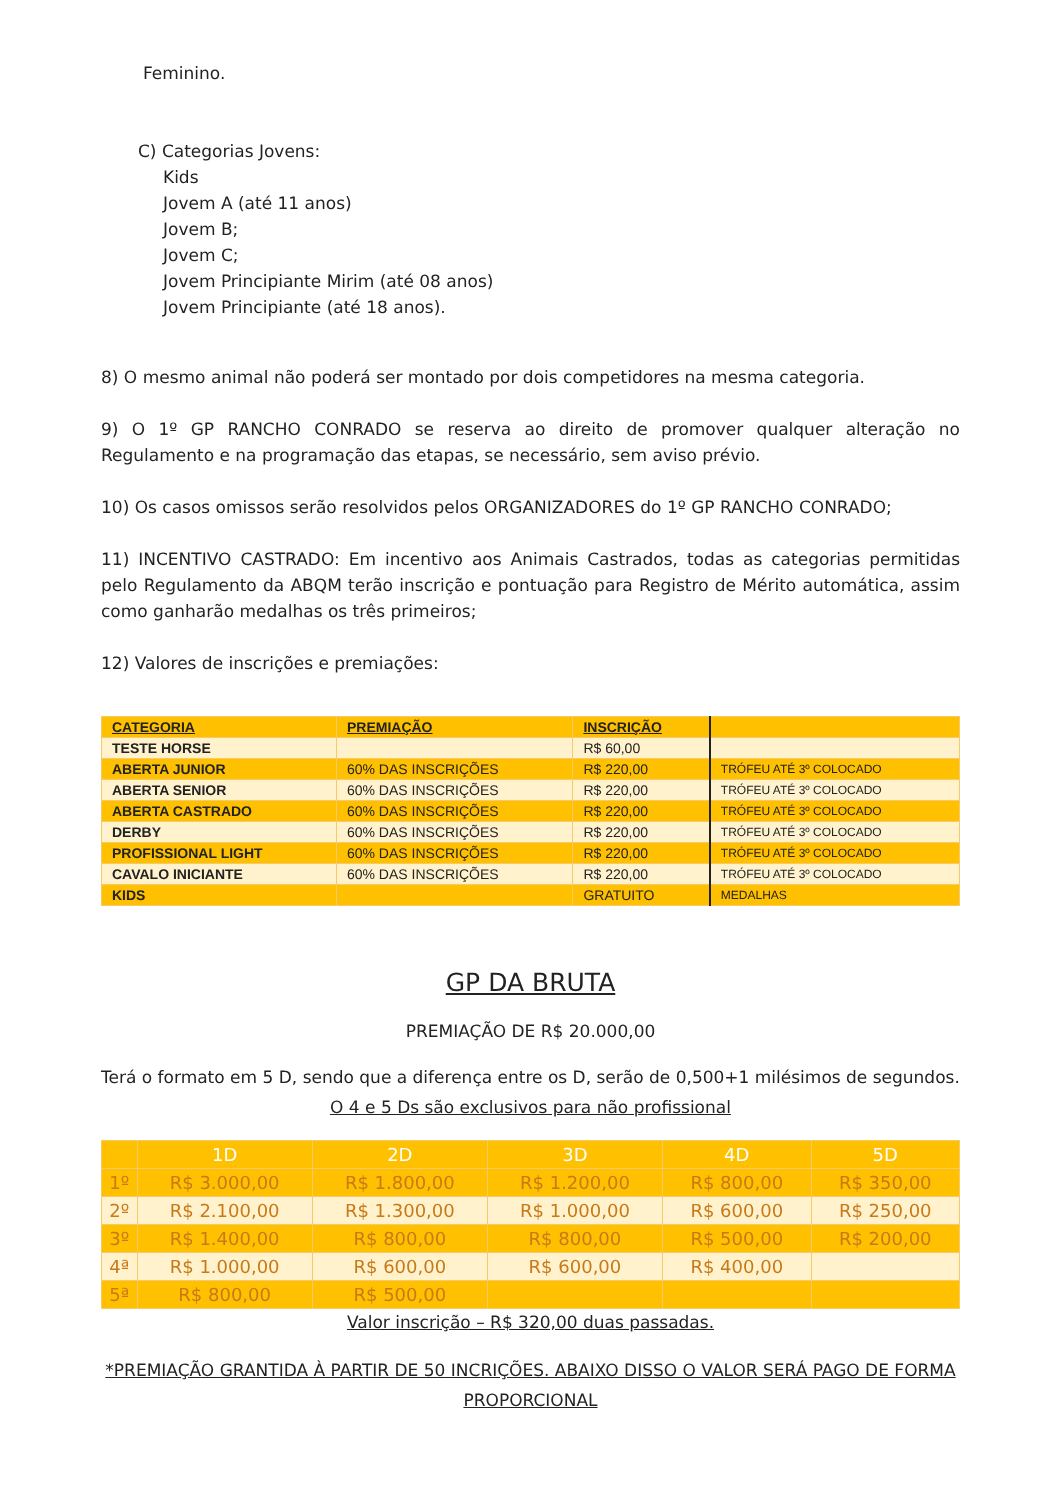Feminino.
C) Categorias Jovens:
Kids
Jovem A (até 11 anos)
Jovem B;
Jovem C;
Jovem Principiante Mirim (até 08 anos)
Jovem Principiante (até 18 anos).
8) O mesmo animal não poderá ser montado por dois competidores na mesma categoria.
9) O 1º GP RANCHO CONRADO se reserva ao direito de promover qualquer alteração no Regulamento e na programação das etapas, se necessário, sem aviso prévio.
10) Os casos omissos serão resolvidos pelos ORGANIZADORES do 1º GP RANCHO CONRADO;
11) INCENTIVO CASTRADO: Em incentivo aos Animais Castrados, todas as categorias permitidas pelo Regulamento da ABQM terão inscrição e pontuação para Registro de Mérito automática, assim como ganharão medalhas os três primeiros;
12) Valores de inscrições e premiações:
| CATEGORIA | PREMIAÇÃO | INSCRIÇÃO | |
| TESTE HORSE | | R$ 60,00 | |
| ABERTA JUNIOR | 60% DAS INSCRIÇÕES | R$ 220,00 | TRÓFEU ATÉ 3º COLOCADO |
| ABERTA SENIOR | 60% DAS INSCRIÇÕES | R$ 220,00 | TRÓFEU ATÉ 3º COLOCADO |
| ABERTA CASTRADO | 60% DAS INSCRIÇÕES | R$ 220,00 | TRÓFEU ATÉ 3º COLOCADO |
| DERBY | 60% DAS INSCRIÇÕES | R$ 220,00 | TRÓFEU ATÉ 3º COLOCADO |
| PROFISSIONAL LIGHT | 60% DAS INSCRIÇÕES | R$ 220,00 | TRÓFEU ATÉ 3º COLOCADO |
| CAVALO INICIANTE | 60% DAS INSCRIÇÕES | R$ 220,00 | TRÓFEU ATÉ 3º COLOCADO |
| KIDS | | GRATUITO | MEDALHAS |
GP DA BRUTA
PREMIAÇÃO DE R$ 20.000,00
Terá o formato em 5 D, sendo que a diferença entre os D, serão de 0,500+1 milésimos de segundos.
O 4 e 5 Ds são exclusivos para não profissional
| | 1D | 2D | 3D | 4D | 5D |
| --- | --- | --- | --- | --- | --- |
| 1º | R$ 3.000,00 | R$ 1.800,00 | R$ 1.200,00 | R$ 800,00 | R$ 350,00 |
| 2º | R$ 2.100,00 | R$ 1.300,00 | R$ 1.000,00 | R$ 600,00 | R$ 250,00 |
| 3º | R$ 1.400,00 | R$ 800,00 | R$ 800,00 | R$ 500,00 | R$ 200,00 |
| 4ª | R$ 1.000,00 | R$ 600,00 | R$ 600,00 | R$ 400,00 | |
| 5ª | R$ 800,00 | R$ 500,00 | | | |
Valor inscrição – R$ 320,00 duas passadas.
*PREMIAÇÃO GRANTIDA À PARTIR DE 50 INCRIÇÕES. ABAIXO DISSO O VALOR SERÁ PAGO DE FORMA PROPORCIONAL